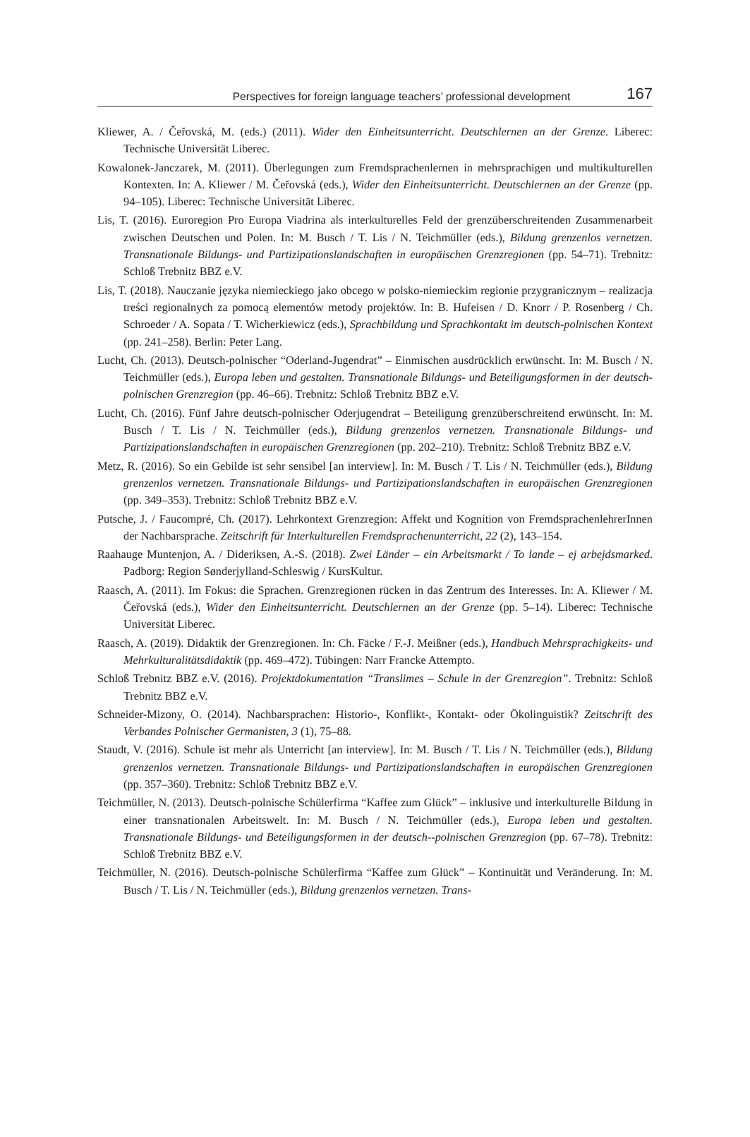Perspectives for foreign language teachers’ professional development 167
Kliewer, A. / Čeřovská, M. (eds.) (2011). Wider den Einheitsunterricht. Deutschlernen an der Grenze. Liberec: Technische Universität Liberec.
Kowalonek-Janczarek, M. (2011). Überlegungen zum Fremdsprachenlernen in mehrsprachigen und multikulturellen Kontexten. In: A. Kliewer / M. Čeřovská (eds.), Wider den Einheitsunterricht. Deutschlernen an der Grenze (pp. 94–105). Liberec: Technische Universität Liberec.
Lis, T. (2016). Euroregion Pro Europa Viadrina als interkulturelles Feld der grenzüberschreitenden Zusammenarbeit zwischen Deutschen und Polen. In: M. Busch / T. Lis / N. Teichmüller (eds.), Bildung grenzenlos vernetzen. Transnationale Bildungs- und Partizipationslandschaften in europäischen Grenzregionen (pp. 54–71). Trebnitz: Schloß Trebnitz BBZ e.V.
Lis, T. (2018). Nauczanie języka niemieckiego jako obcego w polsko-niemieckim regionie przygranicznym – realizacja treści regionalnych za pomocą elementów metody projektów. In: B. Hufeisen / D. Knorr / P. Rosenberg / Ch. Schroeder / A. Sopata / T. Wicherkiewicz (eds.), Sprachbildung und Sprachkontakt im deutsch-polnischen Kontext (pp. 241–258). Berlin: Peter Lang.
Lucht, Ch. (2013). Deutsch-polnischer “Oderland-Jugendrat” – Einmischen ausdrücklich erwünscht. In: M. Busch / N. Teichmüller (eds.), Europa leben und gestalten. Transnationale Bildungs- und Beteiligungsformen in der deutsch-polnischen Grenzregion (pp. 46–66). Trebnitz: Schloß Trebnitz BBZ e.V.
Lucht, Ch. (2016). Fünf Jahre deutsch-polnischer Oderjugendrat – Beteiligung grenzüberschreitend erwünscht. In: M. Busch / T. Lis / N. Teichmüller (eds.), Bildung grenzenlos vernetzen. Transnationale Bildungs- und Partizipationslandschaften in europäischen Grenzregionen (pp. 202–210). Trebnitz: Schloß Trebnitz BBZ e.V.
Metz, R. (2016). So ein Gebilde ist sehr sensibel [an interview]. In: M. Busch / T. Lis / N. Teichmüller (eds.), Bildung grenzenlos vernetzen. Transnationale Bildungs- und Partizipationslandschaften in europäischen Grenzregionen (pp. 349–353). Trebnitz: Schloß Trebnitz BBZ e.V.
Putsche, J. / Faucompré, Ch. (2017). Lehrkontext Grenzregion: Affekt und Kognition von FremdsprachenlehrerInnen der Nachbarsprache. Zeitschrift für Interkulturellen Fremdsprachenunterricht, 22 (2), 143–154.
Raahauge Muntenjon, A. / Dideriksen, A.-S. (2018). Zwei Länder – ein Arbeitsmarkt / To lande – ej arbejdsmarked. Padborg: Region Sønderjylland-Schleswig / KursKultur.
Raasch, A. (2011). Im Fokus: die Sprachen. Grenzregionen rücken in das Zentrum des Interesses. In: A. Kliewer / M. Čeřovská (eds.), Wider den Einheitsunterricht. Deutschlernen an der Grenze (pp. 5–14). Liberec: Technische Universität Liberec.
Raasch, A. (2019). Didaktik der Grenzregionen. In: Ch. Fäcke / F.-J. Meißner (eds.), Handbuch Mehrsprachigkeits- und Mehrkulturalitätsdidaktik (pp. 469–472). Tübingen: Narr Francke Attempto.
Schloß Trebnitz BBZ e.V. (2016). Projektdokumentation “Translimes – Schule in der Grenzregion”. Trebnitz: Schloß Trebnitz BBZ e.V.
Schneider-Mizony, O. (2014). Nachbarsprachen: Historio-, Konflikt-, Kontakt- oder Ökolinguistik? Zeitschrift des Verbandes Polnischer Germanisten, 3 (1), 75–88.
Staudt, V. (2016). Schule ist mehr als Unterricht [an interview]. In: M. Busch / T. Lis / N. Teichmüller (eds.), Bildung grenzenlos vernetzen. Transnationale Bildungs- und Partizipationslandschaften in europäischen Grenzregionen (pp. 357–360). Trebnitz: Schloß Trebnitz BBZ e.V.
Teichmüller, N. (2013). Deutsch-polnische Schülerfirma “Kaffee zum Glück” – inklusive und interkulturelle Bildung in einer transnationalen Arbeitswelt. In: M. Busch / N. Teichmüller (eds.), Europa leben und gestalten. Transnationale Bildungs- und Beteiligungsformen in der deutsch--polnischen Grenzregion (pp. 67–78). Trebnitz: Schloß Trebnitz BBZ e.V.
Teichmüller, N. (2016). Deutsch-polnische Schülerfirma “Kaffee zum Glück” – Kontinuität und Veränderung. In: M. Busch / T. Lis / N. Teichmüller (eds.), Bildung grenzenlos vernetzen. Trans-